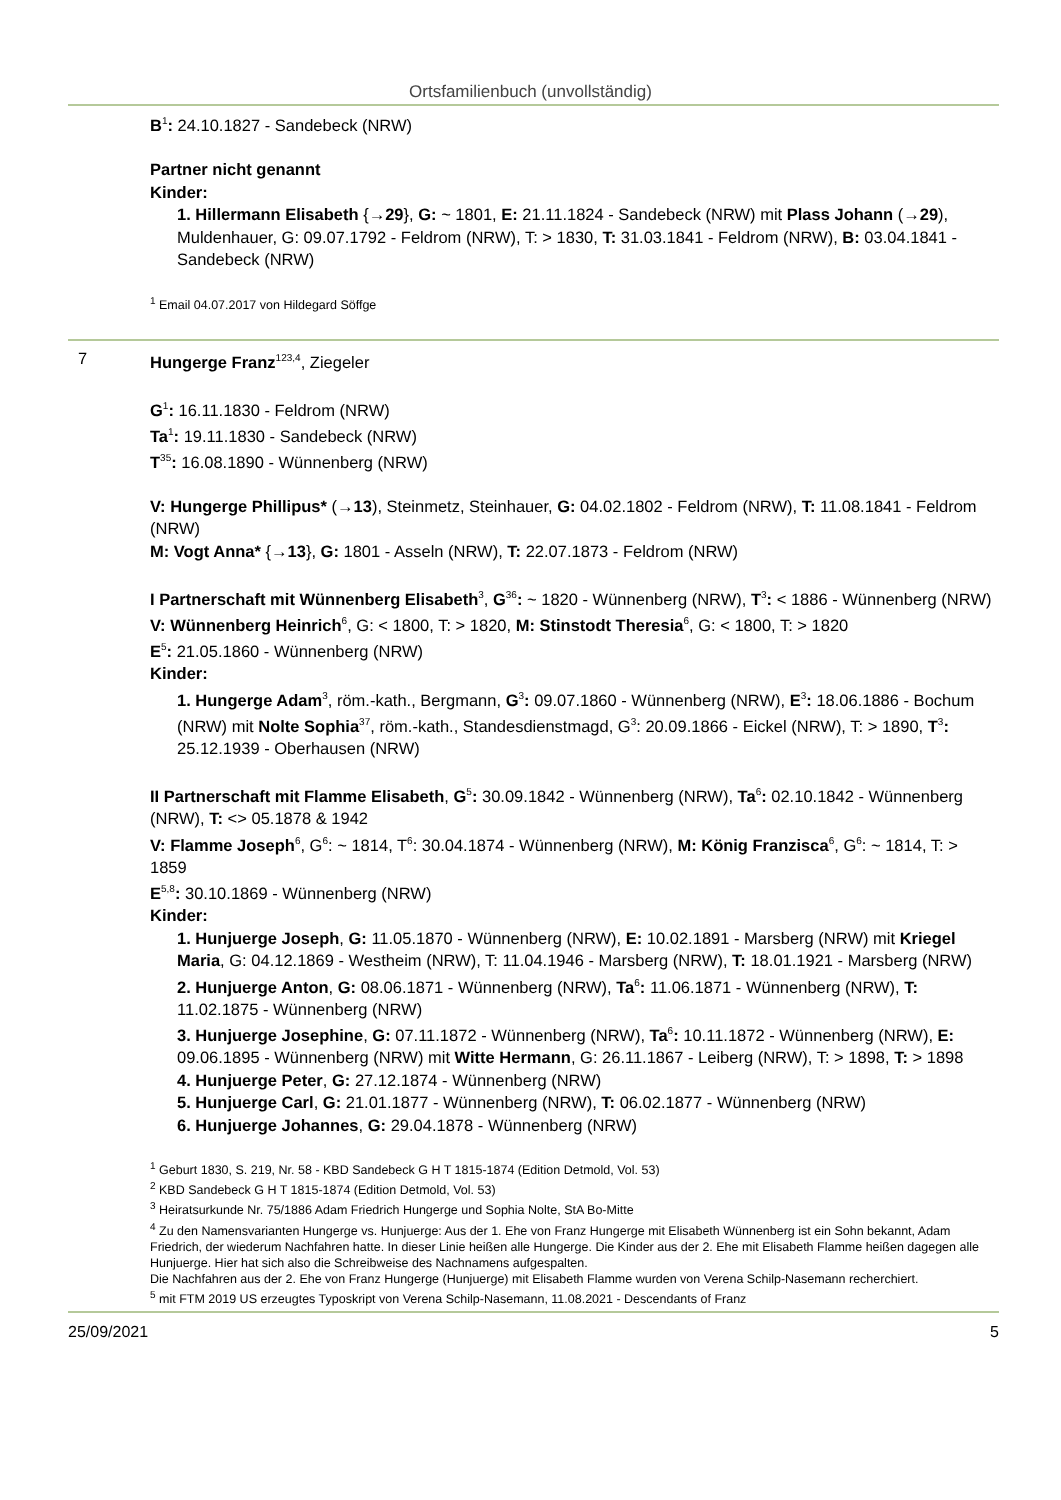Ortsfamilienbuch (unvollständig)
B<sup>1</sup>: 24.10.1827 - Sandebeck (NRW)
Partner nicht genannt
Kinder:
1. Hillermann Elisabeth {→29}, G: ~ 1801, E: 21.11.1824 - Sandebeck (NRW) mit Plass Johann (→29), Muldenhauer, G: 09.07.1792 - Feldrom (NRW), T: > 1830, T: 31.03.1841 - Feldrom (NRW), B: 03.04.1841 - Sandebeck (NRW)
<sup>1</sup> Email 04.07.2017 von Hildegard Söffge
7 Hungerge Franz<sup>123,4</sup>, Ziegeler
G<sup>1</sup>: 16.11.1830 - Feldrom (NRW)
Ta<sup>1</sup>: 19.11.1830 - Sandebeck (NRW)
T<sup>35</sup>: 16.08.1890 - Wünnenberg (NRW)
V: Hungerge Phillipus* (→13), Steinmetz, Steinhauer, G: 04.02.1802 - Feldrom (NRW), T: 11.08.1841 - Feldrom (NRW)
M: Vogt Anna* {→13}, G: 1801 - Asseln (NRW), T: 22.07.1873 - Feldrom (NRW)
I Partnerschaft mit Wünnenberg Elisabeth<sup>3</sup>, G<sup>36</sup>: ~ 1820 - Wünnenberg (NRW), T<sup>3</sup>: < 1886 - Wünnenberg (NRW)
V: Wünnenberg Heinrich<sup>6</sup>, G: < 1800, T: > 1820, M: Stinstodt Theresia<sup>6</sup>, G: < 1800, T: > 1820
E<sup>5</sup>: 21.05.1860 - Wünnenberg (NRW)
Kinder:
1. Hungerge Adam<sup>3</sup>, röm.-kath., Bergmann, G<sup>3</sup>: 09.07.1860 - Wünnenberg (NRW), E<sup>3</sup>: 18.06.1886 - Bochum (NRW) mit Nolte Sophia<sup>37</sup>, röm.-kath., Standesdienstmagd, G<sup>3</sup>: 20.09.1866 - Eickel (NRW), T: > 1890, T<sup>3</sup>: 25.12.1939 - Oberhausen (NRW)
II Partnerschaft mit Flamme Elisabeth, G<sup>5</sup>: 30.09.1842 - Wünnenberg (NRW), Ta<sup>6</sup>: 02.10.1842 - Wünnenberg (NRW), T: <> 05.1878 & 1942
V: Flamme Joseph<sup>6</sup>, G<sup>6</sup>: ~ 1814, T<sup>6</sup>: 30.04.1874 - Wünnenberg (NRW), M: König Franzisca<sup>6</sup>, G<sup>6</sup>: ~ 1814, T: > 1859
E<sup>5,8</sup>: 30.10.1869 - Wünnenberg (NRW)
Kinder:
1. Hunjuerge Joseph, G: 11.05.1870 - Wünnenberg (NRW), E: 10.02.1891 - Marsberg (NRW) mit Kriegel Maria, G: 04.12.1869 - Westheim (NRW), T: 11.04.1946 - Marsberg (NRW), T: 18.01.1921 - Marsberg (NRW)
2. Hunjuerge Anton, G: 08.06.1871 - Wünnenberg (NRW), Ta<sup>6</sup>: 11.06.1871 - Wünnenberg (NRW), T: 11.02.1875 - Wünnenberg (NRW)
3. Hunjuerge Josephine, G: 07.11.1872 - Wünnenberg (NRW), Ta<sup>6</sup>: 10.11.1872 - Wünnenberg (NRW), E: 09.06.1895 - Wünnenberg (NRW) mit Witte Hermann, G: 26.11.1867 - Leiberg (NRW), T: > 1898, T: > 1898
4. Hunjuerge Peter, G: 27.12.1874 - Wünnenberg (NRW)
5. Hunjuerge Carl, G: 21.01.1877 - Wünnenberg (NRW), T: 06.02.1877 - Wünnenberg (NRW)
6. Hunjuerge Johannes, G: 29.04.1878 - Wünnenberg (NRW)
<sup>1</sup> Geburt 1830, S. 219, Nr. 58 - KBD Sandebeck G H T 1815-1874 (Edition Detmold, Vol. 53)
<sup>2</sup> KBD Sandebeck G H T 1815-1874 (Edition Detmold, Vol. 53)
<sup>3</sup> Heiratsurkunde Nr. 75/1886 Adam Friedrich Hungerge und Sophia Nolte, StA Bo-Mitte
<sup>4</sup> Zu den Namensvarianten Hungerge vs. Hunjuerge: Aus der 1. Ehe von Franz Hungerge mit Elisabeth Wünnenberg ist ein Sohn bekannt, Adam Friedrich, der wiederum Nachfahren hatte. In dieser Linie heißen alle Hungerge. Die Kinder aus der 2. Ehe mit Elisabeth Flamme heißen dagegen alle Hunjuerge. Hier hat sich also die Schreibweise des Nachnamens aufgespalten.
Die Nachfahren aus der 2. Ehe von Franz Hungerge (Hunjuerge) mit Elisabeth Flamme wurden von Verena Schilp-Nasemann recherchiert.
<sup>5</sup> mit FTM 2019 US erzeugtes Typoskript von Verena Schilp-Nasemann, 11.08.2021 - Descendants of Franz
25/09/2021 5